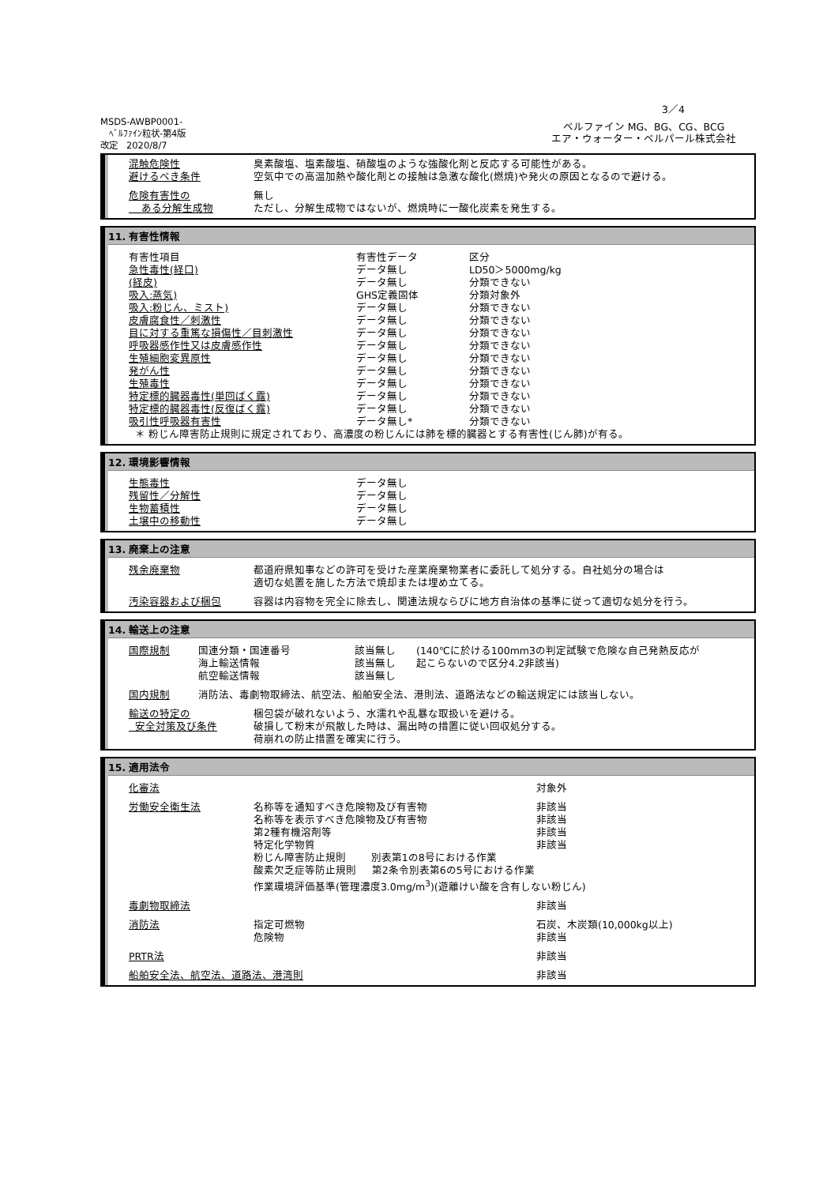3／4
MSDS-AWBP0001-
ﾍﾞﾙﾌｧｲﾝ粒状-第4版
改定 2020/8/7
ベルファイン MG、BG、CG、BCG
エア・ウォーター・ベルパール株式会社
| 混触危険性 | 臭素酸塩、塩素酸塩、硝酸塩のような強酸化剤と反応する可能性がある。 |
| 避けるべき条件 | 空気中での高温加熱や酸化剤との接触は急激な酸化(燃焼)や発火の原因となるので避ける。 |
| 危険有害性の | 無し |
| ある分解生成物 | ただし、分解生成物ではないが、燃焼時に一酸化炭素を発生する。 |
11. 有害性情報
| 有害性項目 | 有害性データ | 区分 |
| 急性毒性(経口) | データ無し | LD50＞5000mg/kg |
| (経皮) | データ無し | 分類できない |
| 吸入:蒸気) | GHS定義固体 | 分類対象外 |
| 吸入:粉じん、ミスト) | データ無し | 分類できない |
| 皮膚腐食性／刺激性 | データ無し | 分類できない |
| 目に対する重篤な損傷性／目刺激性 | データ無し | 分類できない |
| 呼吸器感作性又は皮膚感作性 | データ無し | 分類できない |
| 生殖細胞変異原性 | データ無し | 分類できない |
| 発がん性 | データ無し | 分類できない |
| 生殖毒性 | データ無し | 分類できない |
| 特定標的臓器毒性(単回ばく露) | データ無し | 分類できない |
| 特定標的臓器毒性(反復ばく露) | データ無し | 分類できない |
| 吸引性呼吸器有害性 | データ無し* | 分類できない |
| ＊ 粉じん障害防止規則に規定されており、高濃度の粉じんには肺を標的臓器とする有害性(じん肺)が有る。 | | |
12. 環境影響情報
| 生態毒性 | データ無し |
| 残留性／分解性 | データ無し |
| 生物蓄積性 | データ無し |
| 土壌中の移動性 | データ無し |
13. 廃棄上の注意
| 残余廃棄物 | 都道府県知事などの許可を受けた産業廃棄物業者に委託して処分する。自社処分の場合は 適切な処置を施した方法で焼却または埋め立てる。 |
| 汚染容器および梱包 | 容器は内容物を完全に除去し、関連法規ならびに地方自治体の基準に従って適切な処分を行う。 |
14. 輸送上の注意
| 国際規制 | 国連分類・国連番号 海上輸送情報 航空輸送情報 | 該当無し 該当無し 該当無し | (140℃に於ける100mm3の判定試験で危険な自己発熱反応が 起こらないので区分4.2非該当) |
| 国内規制 | 消防法、毒劇物取締法、航空法、船舶安全法、港則法、道路法などの輸送規定には該当しない。 | | |
| 輸送の特定の 安全対策及び条件 | 梱包袋が破れないよう、水濡れや乱暴な取扱いを避ける。 破損して粉末が飛散した時は、漏出時の措置に従い回収処分する。 荷崩れの防止措置を確実に行う。 |
15. 適用法令
| 化審法 | | 対象外 |
| 労働安全衛生法 | 名称等を通知すべき危険物及び有害物 名称等を表示すべき危険物及び有害物 第2種有機溶剤等 特定化学物質 | 非該当 非該当 非該当 非該当 |
| | 粉じん障害防止規則 別表第1の8号における作業 酸素欠乏症等防止規則 第2条令別表第6の5号における作業 作業環境評価基準(管理濃度3.0mg/m<sup>3</sup>)(遊離けい酸を含有しない粉じん) | |
| 毒劇物取締法 | | 非該当 |
| 消防法 | 指定可燃物 危険物 | 石炭、木炭類(10,000kg以上) 非該当 |
| PRTR法 | | 非該当 |
| 船舶安全法、航空法、道路法、港湾則 | | 非該当 |